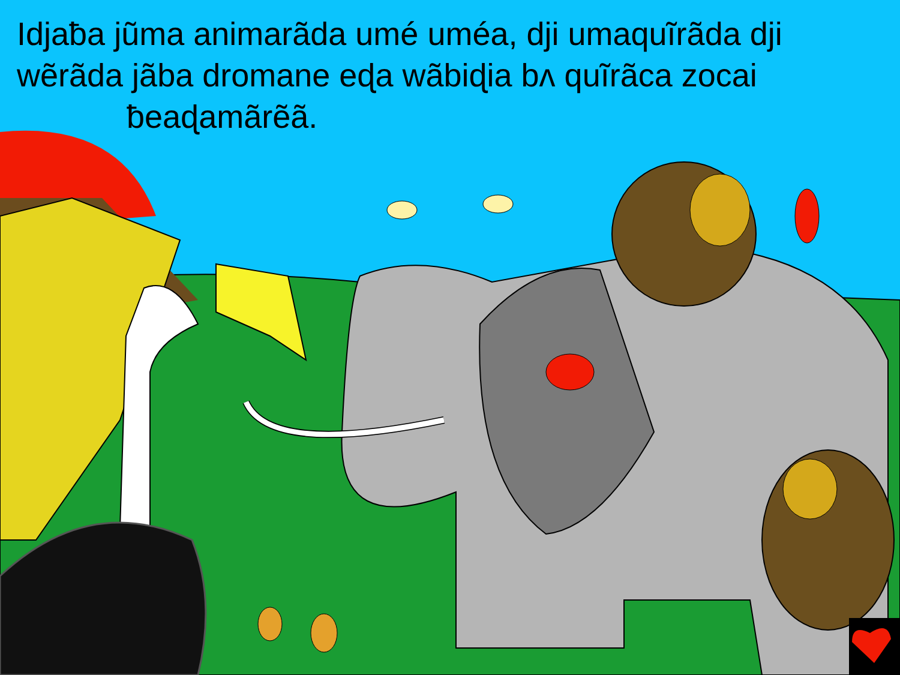Idjaƀa jũma animarãda umé uméa, dji umaquĩrãda dji wẽrãda jãba dromane eɖa wãbiɖia bʌ quĩrãca zocai
ƀeaɖamãrẽã.